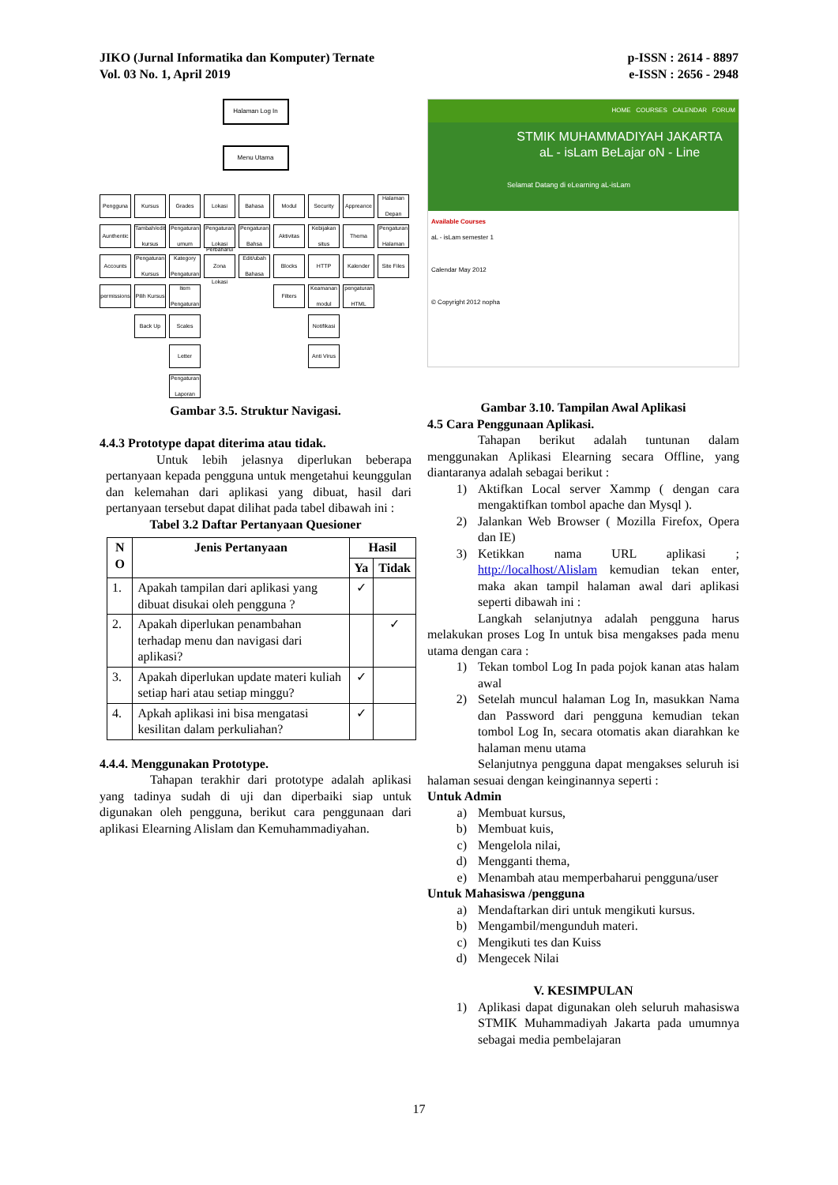JIKO (Jurnal Informatika dan Komputer) Ternate
Vol. 03 No. 1, April 2019
p-ISSN : 2614 - 8897
e-ISSN : 2656 - 2948
Halaman Log In
Menu Utama
Pengguna
Kursus
Grades
Lokasi
Bahasa
Modul
Security
Appreance
Halaman Depan
Aunthentic
Tambah/edit kursus
Pengaturan umum
Pengaturan Lokasi
Pengaturan Bahsa
Aktivitas
Kebijakan situs
Thema
Pengaturan Halaman
Accounts
Pengaturan Kursus
Kategory Pengaturan
Perbaharui Zona Lokasi
Edit/ubah Bahasa
Blocks
HTTP
Kalender
Site Files
permissions
Pilih Kursus
Item Pengaturan
Filters
Keamanan modul
pengaturan HTML
Back Up
Scales
Notifikasi
Letter
Anti Virus
Pengaturan Laporan
Gambar 3.5. Struktur Navigasi.
4.4.3 Prototype dapat diterima atau tidak.
Untuk lebih jelasnya diperlukan beberapa pertanyaan kepada pengguna untuk mengetahui keunggulan dan kelemahan dari aplikasi yang dibuat, hasil dari pertanyaan tersebut dapat dilihat pada tabel dibawah ini :
Tabel 3.2 Daftar Pertanyaan Quesioner
| N O | Jenis Pertanyaan | Hasil | |
| --- | --- | --- | --- |
| | | Ya | Tidak |
| 1. | Apakah tampilan dari aplikasi yang dibuat disukai oleh pengguna ? | ✓ | |
| 2. | Apakah diperlukan penambahan terhadap menu dan navigasi dari aplikasi? | | ✓ |
| 3. | Apakah diperlukan update materi kuliah setiap hari atau setiap minggu? | ✓ | |
| 4. | Apkah aplikasi ini bisa mengatasi kesilitan dalam perkuliahan? | ✓ | |
4.4.4. Menggunakan Prototype.
Tahapan terakhir dari prototype adalah aplikasi yang tadinya sudah di uji dan diperbaiki siap untuk digunakan oleh pengguna, berikut cara penggunaan dari aplikasi Elearning Alislam dan Kemuhammadiyahan.
HOME COURSES CALENDAR FORUM
STMIK MUHAMMADIYAH JAKARTA
aL - isLam BeLajar oN - Line
Selamat Datang di eLearning aL-isLam
Available Courses
aL - isLam semester 1
Calendar May 2012
© Copyright 2012 nopha
Gambar 3.10. Tampilan Awal Aplikasi
4.5 Cara Penggunaan Aplikasi.
Tahapan berikut adalah tuntunan dalam menggunakan Aplikasi Elearning secara Offline, yang diantaranya adalah sebagai berikut :
1) Aktifkan Local server Xammp ( dengan cara mengaktifkan tombol apache dan Mysql ).
2) Jalankan Web Browser ( Mozilla Firefox, Opera dan IE)
3) Ketikkan nama URL aplikasi ; http://localhost/Alislam kemudian tekan enter, maka akan tampil halaman awal dari aplikasi seperti dibawah ini :
Langkah selanjutnya adalah pengguna harus melakukan proses Log In untuk bisa mengakses pada menu utama dengan cara :
1) Tekan tombol Log In pada pojok kanan atas halam awal
2) Setelah muncul halaman Log In, masukkan Nama dan Password dari pengguna kemudian tekan tombol Log In, secara otomatis akan diarahkan ke halaman menu utama
Selanjutnya pengguna dapat mengakses seluruh isi halaman sesuai dengan keinginannya seperti :
Untuk Admin
a) Membuat kursus,
b) Membuat kuis,
c) Mengelola nilai,
d) Mengganti thema,
e) Menambah atau memperbaharui pengguna/user
Untuk Mahasiswa /pengguna
a) Mendaftarkan diri untuk mengikuti kursus.
b) Mengambil/mengunduh materi.
c) Mengikuti tes dan Kuiss
d) Mengecek Nilai
V. KESIMPULAN
1) Aplikasi dapat digunakan oleh seluruh mahasiswa STMIK Muhammadiyah Jakarta pada umumnya sebagai media pembelajaran
17